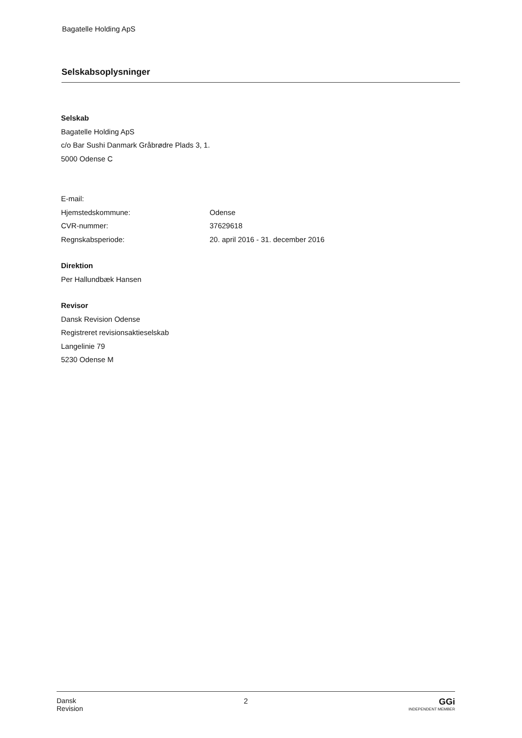Bagatelle Holding ApS
Selskabsoplysninger
Selskab
Bagatelle Holding ApS
c/o Bar Sushi Danmark Gråbrødre Plads 3, 1.
5000 Odense C
| E-mail: | |
| Hjemstedskommune: | Odense |
| CVR-nummer: | 37629618 |
| Regnskabsperiode: | 20. april 2016 - 31. december 2016 |
Direktion
Per Hallundbæk Hansen
Revisor
Dansk Revision Odense
Registreret revisionsaktieselskab
Langelinie 79
5230 Odense M
Dansk
Revision
2
GGi
INDEPENDENT MEMBER